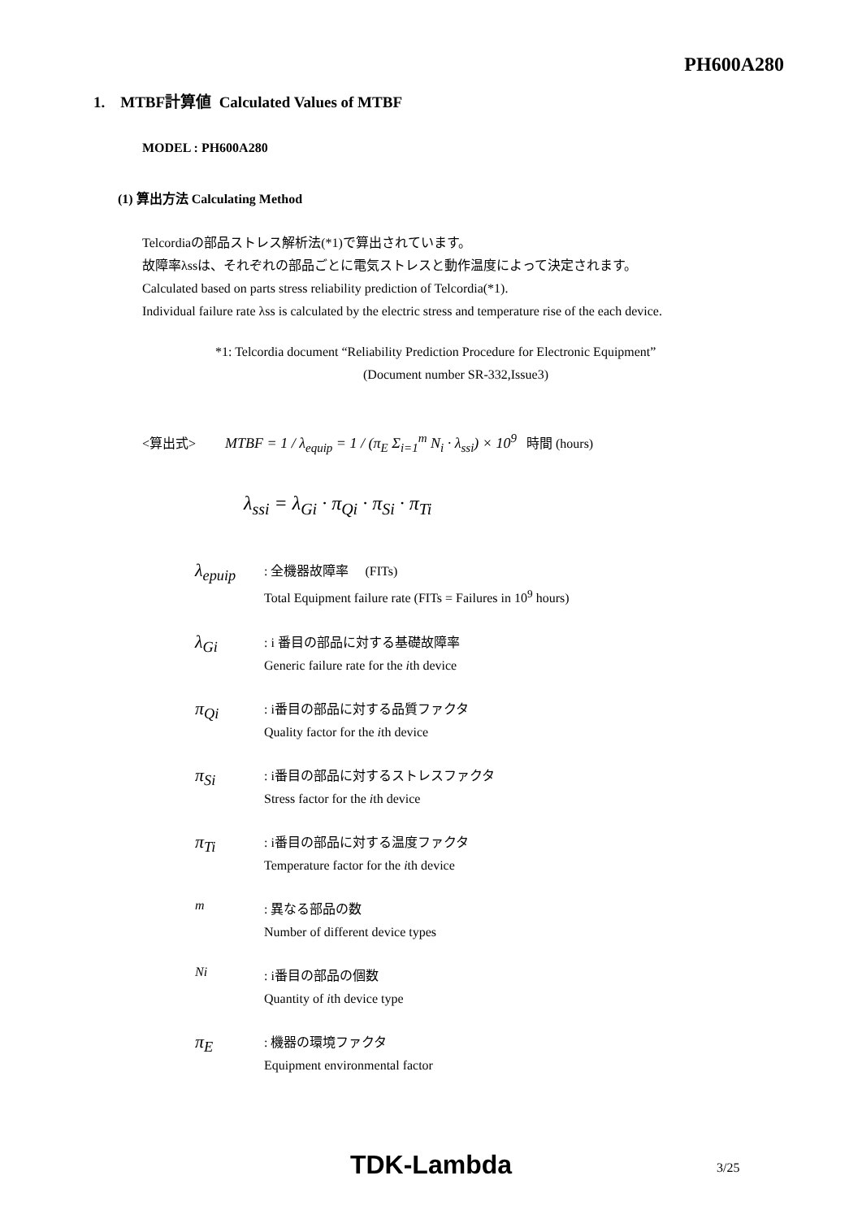PH600A280
1. MTBF計算値 Calculated Values of MTBF
MODEL : PH600A280
(1) 算出方法 Calculating Method
Telcordiaの部品ストレス解析法(*1)で算出されています。
故障率λssは、それぞれの部品ごとに電気ストレスと動作温度によって決定されます。
Calculated based on parts stress reliability prediction of Telcordia(*1).
Individual failure rate λss is calculated by the electric stress and temperature rise of the each device.
*1: Telcordia document “Reliability Prediction Procedure for Electronic Equipment”
(Document number SR-332,Issue3)
<算出式> MTBF = 1 / λ<sub>equip</sub> = 1 / (π<sub>E</sub> Σ<sub>i=1</sub><sup>m</sup> N<sub>i</sub> · λ<sub>ssi</sub>) × 10<sup>9</sup> 時間 (hours)
λ<sub>ssi</sub> = λ<sub>Gi</sub> · π<sub>Qi</sub> · π<sub>Si</sub> · π<sub>Ti</sub>
λ<sub>epuip</sub>
: 全機器故障率 (FITs)
Total Equipment failure rate (FITs = Failures in 10<sup>9</sup> hours)
λ<sub>Gi</sub>
: i 番目の部品に対する基礎故障率
Generic failure rate for the ith device
π<sub>Qi</sub>
: i番目の部品に対する品質ファクタ
Quality factor for the ith device
π<sub>Si</sub>
: i番目の部品に対するストレスファクタ
Stress factor for the ith device
π<sub>Ti</sub>
: i番目の部品に対する温度ファクタ
Temperature factor for the ith device
m
: 異なる部品の数
Number of different device types
Ni
: i番目の部品の個数
Quantity of ith device type
π<sub>E</sub>
: 機器の環境ファクタ
Equipment environmental factor
TDK-Lambda 3/25